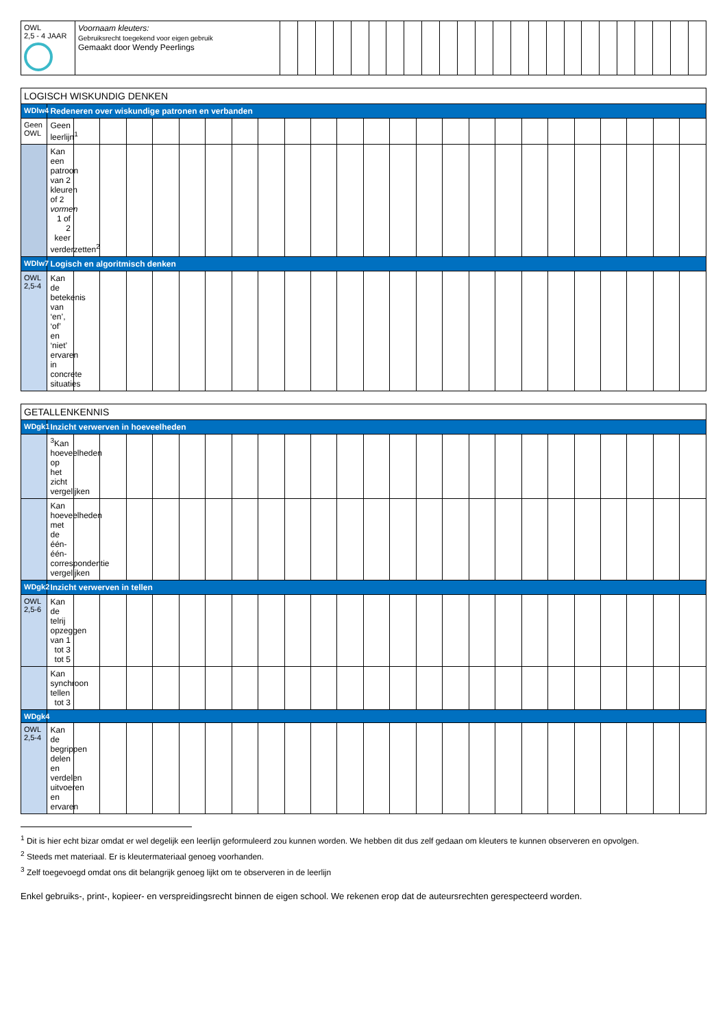| OWL 2,5 - 4 JAAR | Voornaam kleuters: Gebruiksrecht toegekend voor eigen gebruik Gemaakt door Wendy Peerlings | | | | | | | | | | | | | | | | | | | | | | | | |
| LOGISCH WISKUNDIG DENKEN | | | | | | | | | | | | | | | | | | | | | | | | | |
| --- | --- | --- | --- | --- | --- | --- | --- | --- | --- | --- | --- | --- | --- | --- | --- | --- | --- | --- | --- | --- | --- | --- | --- | --- | --- |
| WDlw4 | Redeneren over wiskundige patronen en verbanden | | | | | | | | | | | | | | | | | | | | | | | | |
| Geen OWL | Geen leerlijn<sup>1</sup> | | | | | | | | | | | | | | | | | | | | | | | | |
| | Kan een patroon van 2 kleuren of 2 vormen 1 of 2 keer verderzetten<sup>2</sup> | | | | | | | | | | | | | | | | | | | | | | | | |
| WDlw7 | Logisch en algoritmisch denken | | | | | | | | | | | | | | | | | | | | | | | | |
| OWL 2,5-4 | Kan de betekenis van ‘en’, ‘of’ en ‘niet’ ervaren in concrete situaties | | | | | | | | | | | | | | | | | | | | | | | | |
| GETALLENKENNIS | | | | | | | | | | | | | | | | | | | | | | | | | |
| --- | --- | --- | --- | --- | --- | --- | --- | --- | --- | --- | --- | --- | --- | --- | --- | --- | --- | --- | --- | --- | --- | --- | --- | --- | --- |
| WDgk1 | Inzicht verwerven in hoeveelheden | | | | | | | | | | | | | | | | | | | | | | | | |
| | <sup>3</sup> Kan hoeveelheden op het zicht vergelijken | | | | | | | | | | | | | | | | | | | | | | | | |
| | Kan hoeveelheden met de één-één-correspondentie vergelijken | | | | | | | | | | | | | | | | | | | | | | | | |
| WDgk2 | Inzicht verwerven in tellen | | | | | | | | | | | | | | | | | | | | | | | | |
| OWL 2,5-6 | Kan de telrij opzeggen van 1 tot 3 tot 5 | | | | | | | | | | | | | | | | | | | | | | | | |
| | Kan synchroon tellen tot 3 | | | | | | | | | | | | | | | | | | | | | | | | |
| WDgk4 | | | | | | | | | | | | | | | | | | | | | | | | | |
| OWL 2,5-4 | Kan de begrippen delen en verdelen uitvoeren en ervaren | | | | | | | | | | | | | | | | | | | | | | | | |
<sup>1</sup> Dit is hier echt bizar omdat er wel degelijk een leerlijn geformuleerd zou kunnen worden. We hebben dit dus zelf gedaan om kleuters te kunnen observeren en opvolgen.
<sup>2</sup> Steeds met materiaal. Er is kleutermateriaal genoeg voorhanden.
<sup>3</sup> Zelf toegevoegd omdat ons dit belangrijk genoeg lijkt om te observeren in de leerlijn
Enkel gebruiks-, print-, kopieer- en verspreidingsrecht binnen de eigen school. We rekenen erop dat de auteursrechten gerespecteerd worden.